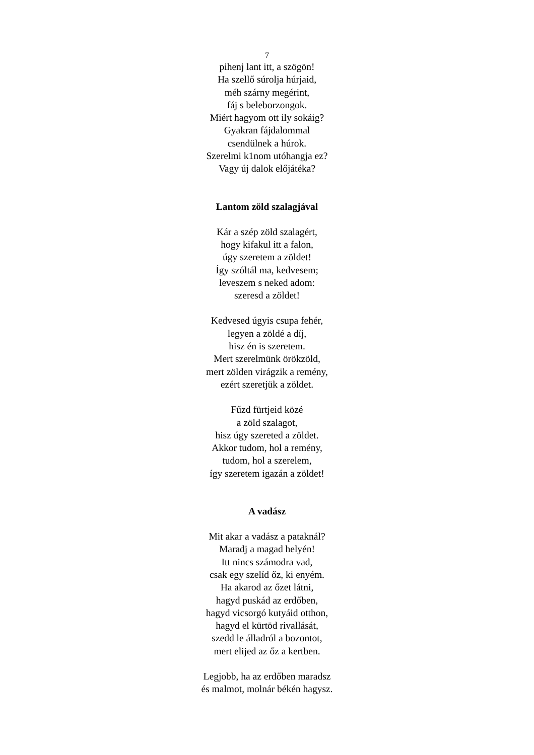7
pihenj lant itt, a szögön!
Ha szellő súrolja húrjaid,
méh szárny megérint,
fáj s beleborzongok.
Miért hagyom ott ily sokáig?
Gyakran fájdalommal
csendülnek a húrok.
Szerelmi k1nom utóhangja ez?
Vagy új dalok előjátéka?
Lantom zöld szalagjával
Kár a szép zöld szalagért,
hogy kifakul itt a falon,
úgy szeretem a zöldet!
Így szóltál ma, kedvesem;
leveszem s neked adom:
szeresd a zöldet!
Kedvesed úgyis csupa fehér,
legyen a zöldé a díj,
hisz én is szeretem.
Mert szerelmünk örökzöld,
mert zölden virágzik a remény,
ezért szeretjük a zöldet.
Fűzd fürtjeid közé
a zöld szalagot,
hisz úgy szereted a zöldet.
Akkor tudom, hol a remény,
tudom, hol a szerelem,
így szeretem igazán a zöldet!
A vadász
Mit akar a vadász a pataknál?
Maradj a magad helyén!
Itt nincs számodra vad,
csak egy szelíd őz, ki enyém.
Ha akarod az őzet látni,
hagyd puskád az erdőben,
hagyd vicsorgó kutyáid otthon,
hagyd el kürtöd rivallását,
szedd le álladról a bozontot,
mert elijed az őz a kertben.
Legjobb, ha az erdőben maradsz
és malmot, molnár békén hagysz.